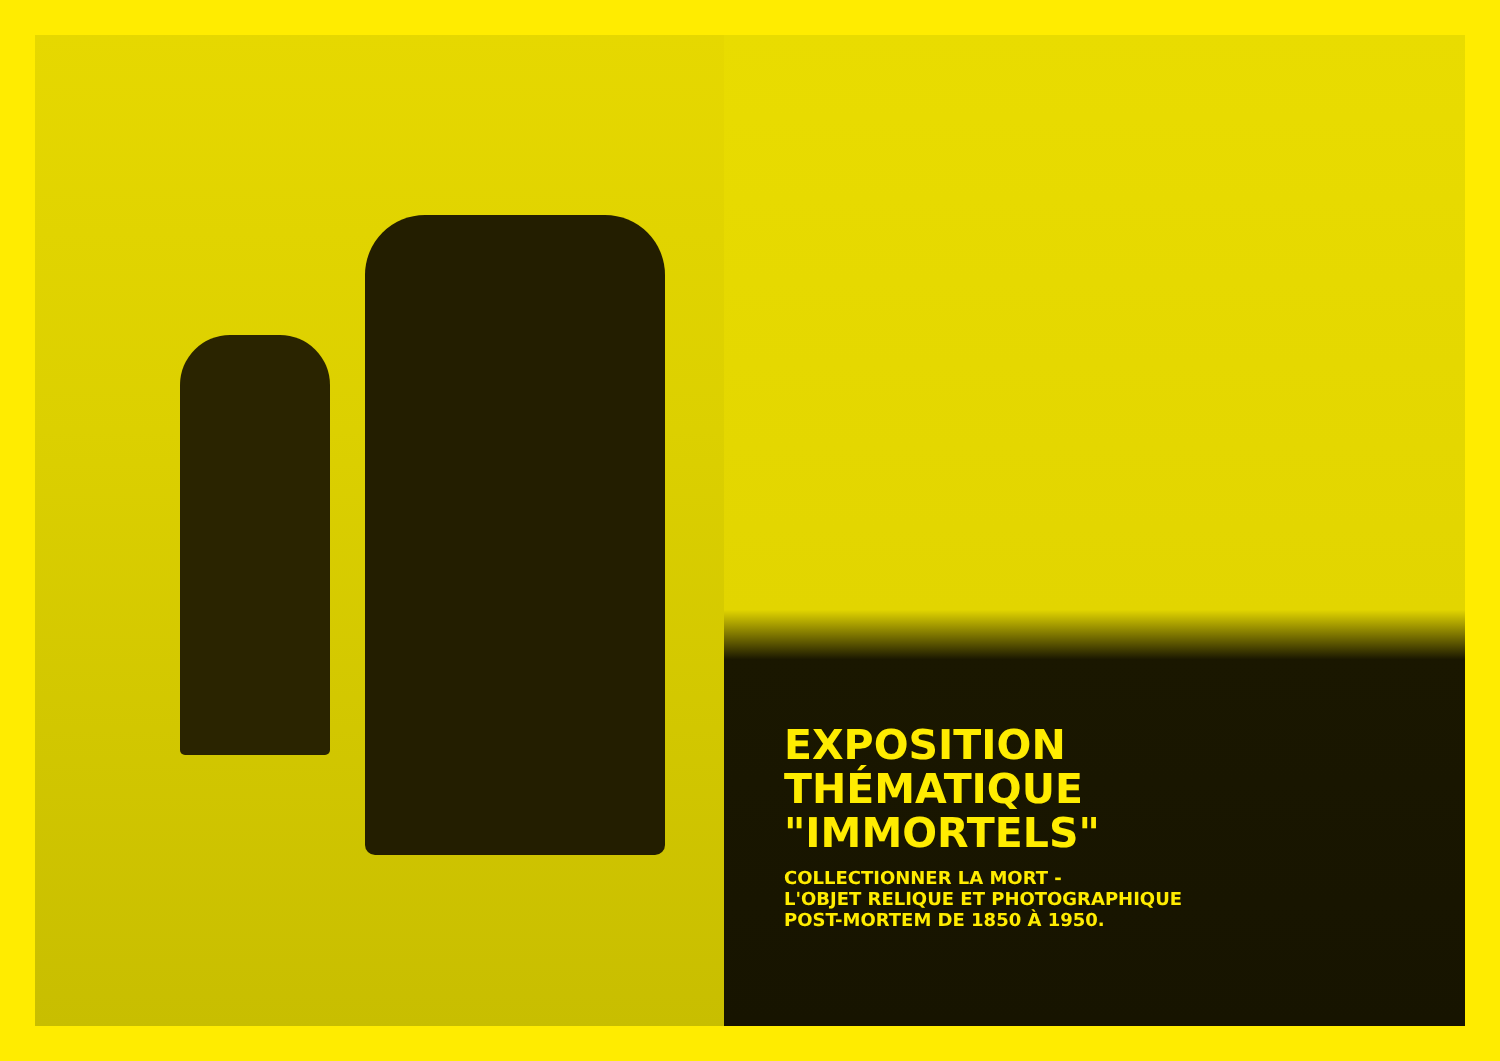EXPOSITION
THÉMATIQUE
"IMMORTELS"
COLLECTIONNER LA MORT -
L'OBJET RELIQUE ET PHOTOGRAPHIQUE
POST-MORTEM DE 1850 À 1950.